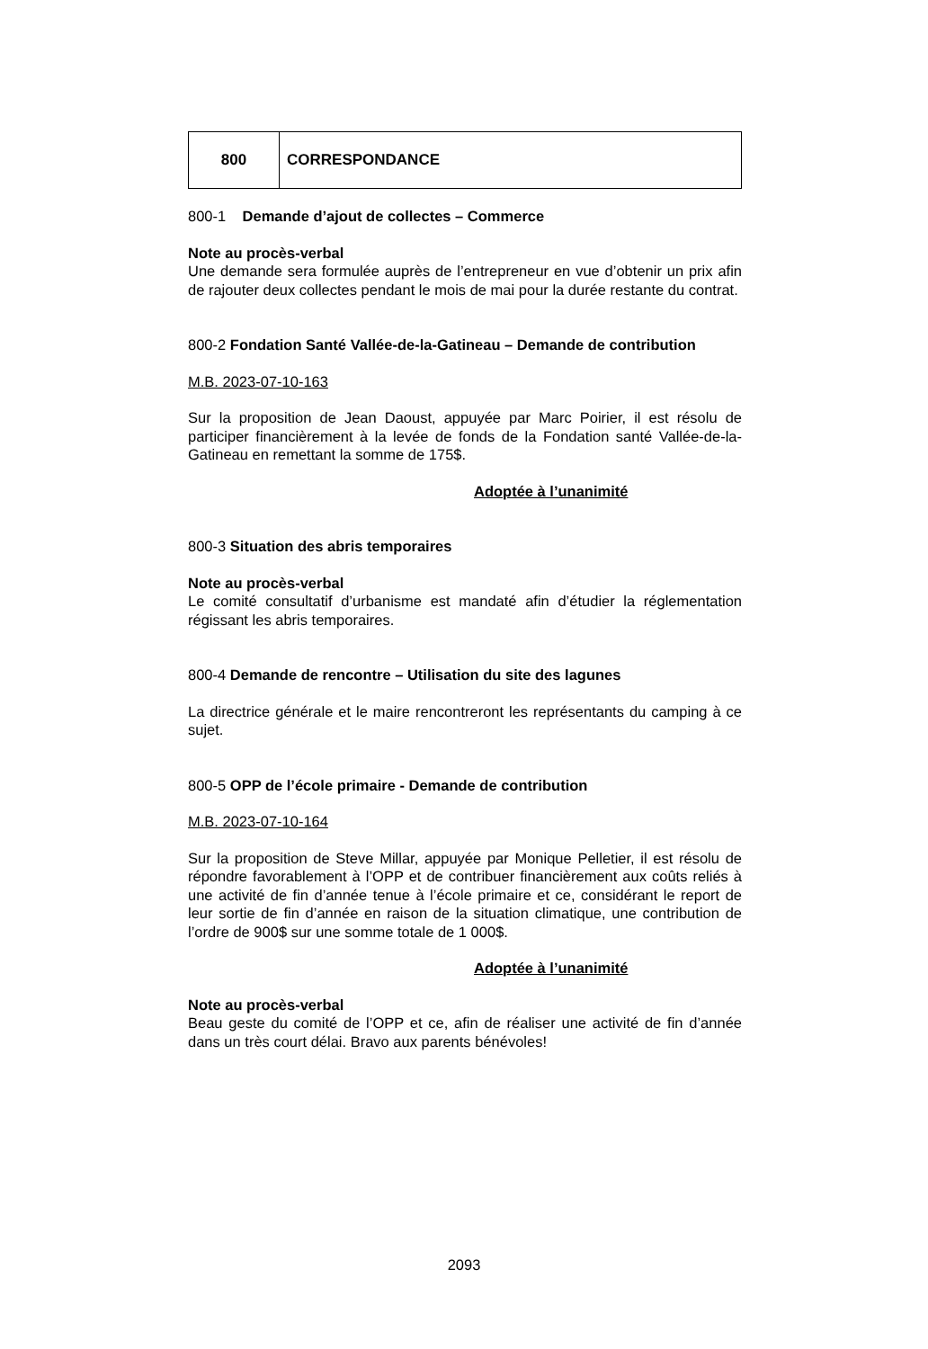| 800 | CORRESPONDANCE |
800-1 Demande d’ajout de collectes – Commerce
Note au procès-verbal
Une demande sera formulée auprès de l’entrepreneur en vue d’obtenir un prix afin de rajouter deux collectes pendant le mois de mai pour la durée restante du contrat.
800-2 Fondation Santé Vallée-de-la-Gatineau – Demande de contribution
M.B. 2023-07-10-163
Sur la proposition de Jean Daoust, appuyée par Marc Poirier, il est résolu de participer financièrement à la levée de fonds de la Fondation santé Vallée-de-la-Gatineau en remettant la somme de 175$.
Adoptée à l’unanimité
800-3 Situation des abris temporaires
Note au procès-verbal
Le comité consultatif d’urbanisme est mandaté afin d’étudier la réglementation régissant les abris temporaires.
800-4 Demande de rencontre – Utilisation du site des lagunes
La directrice générale et le maire rencontreront les représentants du camping à ce sujet.
800-5 OPP de l’école primaire - Demande de contribution
M.B. 2023-07-10-164
Sur la proposition de Steve Millar, appuyée par Monique Pelletier, il est résolu de répondre favorablement à l’OPP et de contribuer financièrement aux coûts reliés à une activité de fin d’année tenue à l’école primaire et ce, considérant le report de leur sortie de fin d’année en raison de la situation climatique, une contribution de l’ordre de 900$ sur une somme totale de 1 000$.
Adoptée à l’unanimité
Note au procès-verbal
Beau geste du comité de l’OPP et ce, afin de réaliser une activité de fin d’année dans un très court délai. Bravo aux parents bénévoles!
2093